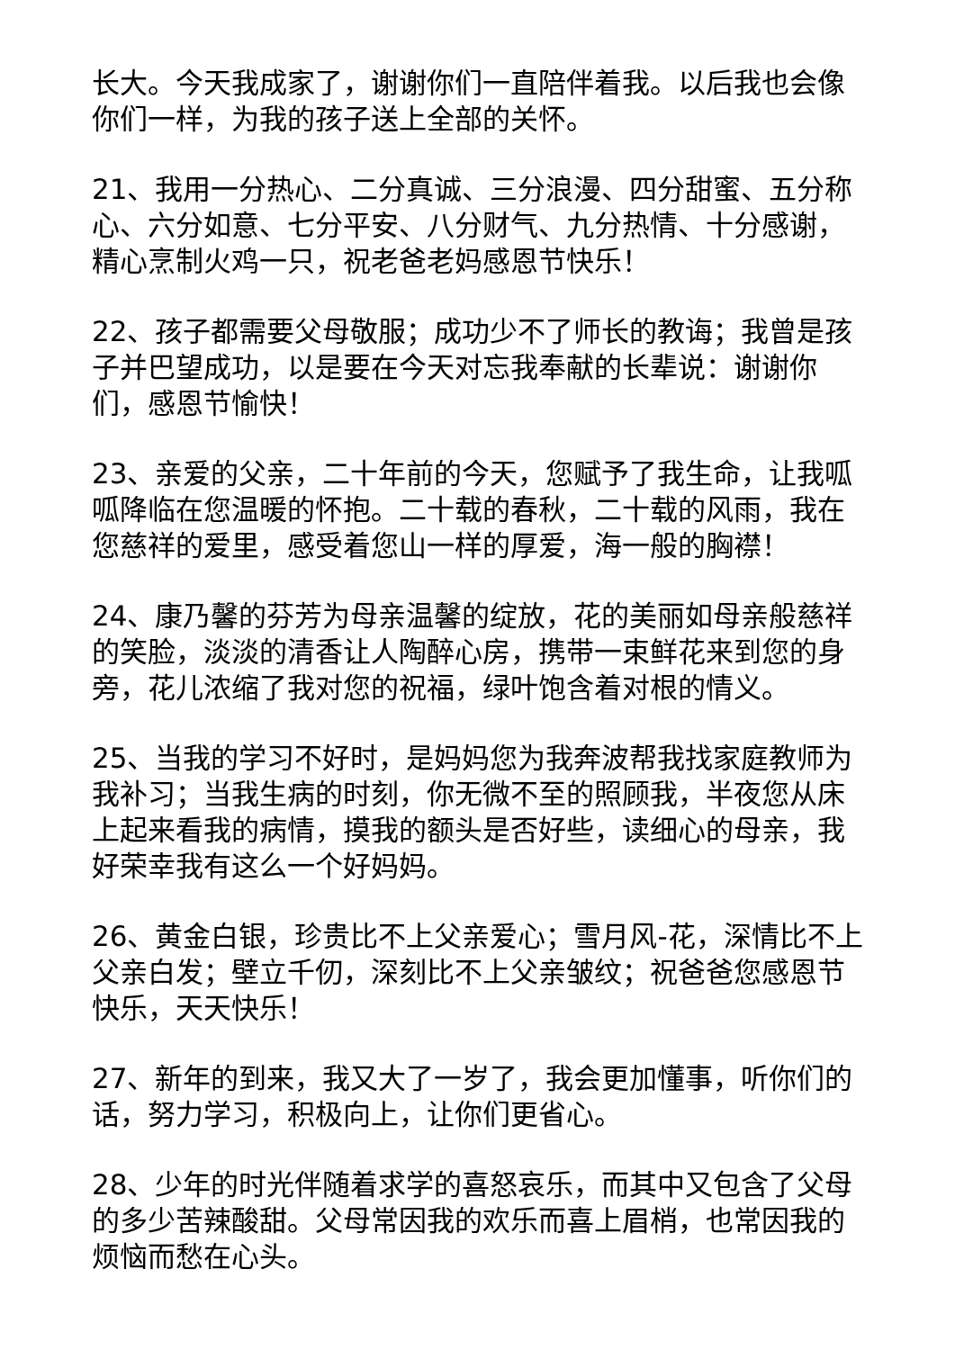长大。今天我成家了，谢谢你们一直陪伴着我。以后我也会像你们一样，为我的孩子送上全部的关怀。
21、我用一分热心、二分真诚、三分浪漫、四分甜蜜、五分称心、六分如意、七分平安、八分财气、九分热情、十分感谢，精心烹制火鸡一只，祝老爸老妈感恩节快乐！
22、孩子都需要父母敬服；成功少不了师长的教诲；我曾是孩子并巴望成功，以是要在今天对忘我奉献的长辈说：谢谢你们，感恩节愉快！
23、亲爱的父亲，二十年前的今天，您赋予了我生命，让我呱呱降临在您温暖的怀抱。二十载的春秋，二十载的风雨，我在您慈祥的爱里，感受着您山一样的厚爱，海一般的胸襟！
24、康乃馨的芬芳为母亲温馨的绽放，花的美丽如母亲般慈祥的笑脸，淡淡的清香让人陶醉心房，携带一束鲜花来到您的身旁，花儿浓缩了我对您的祝福，绿叶饱含着对根的情义。
25、当我的学习不好时，是妈妈您为我奔波帮我找家庭教师为我补习；当我生病的时刻，你无微不至的照顾我，半夜您从床上起来看我的病情，摸我的额头是否好些，读细心的母亲，我好荣幸我有这么一个好妈妈。
26、黄金白银，珍贵比不上父亲爱心；雪月风-花，深情比不上父亲白发；壁立千仞，深刻比不上父亲皱纹；祝爸爸您感恩节快乐，天天快乐！
27、新年的到来，我又大了一岁了，我会更加懂事，听你们的话，努力学习，积极向上，让你们更省心。
28、少年的时光伴随着求学的喜怒哀乐，而其中又包含了父母的多少苦辣酸甜。父母常因我的欢乐而喜上眉梢，也常因我的烦恼而愁在心头。